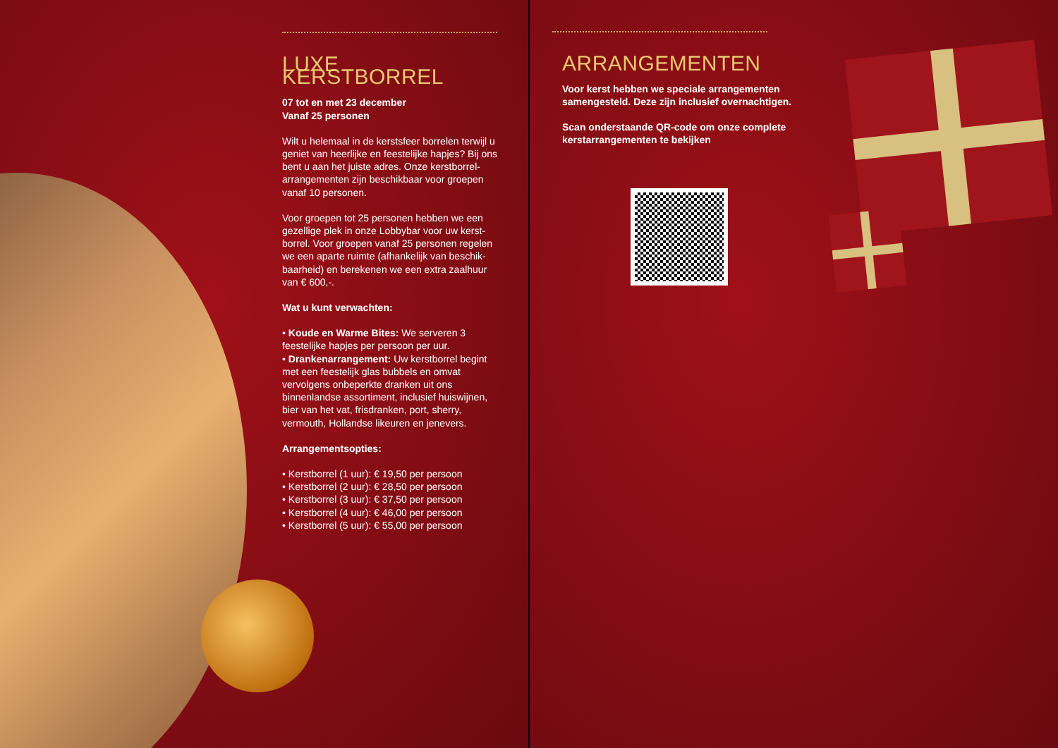LUXE KERSTBORREL
07 tot en met 23 december
Vanaf 25 personen
Wilt u helemaal in de kerstsfeer borrelen terwijl u geniet van heerlijke en feestelijke hapjes? Bij ons bent u aan het juiste adres. Onze kerstborrel-arrangementen zijn beschikbaar voor groepen vanaf 10 personen.
Voor groepen tot 25 personen hebben we een gezellige plek in onze Lobbybar voor uw kerst-borrel. Voor groepen vanaf 25 personen regelen we een aparte ruimte (afhankelijk van beschik-baarheid) en berekenen we een extra zaalhuur van € 600,-.
Wat u kunt verwachten:
• Koude en Warme Bites: We serveren 3 feestelijke hapjes per persoon per uur.
• Drankenarrangement: Uw kerstborrel begint met een feestelijk glas bubbels en omvat vervolgens onbeperkte dranken uit ons binnenlandse assortiment, inclusief huiswijnen, bier van het vat, frisdranken, port, sherry, vermouth, Hollandse likeuren en jenevers.
Arrangementsopties:
• Kerstborrel (1 uur): € 19,50 per persoon
• Kerstborrel (2 uur): € 28,50 per persoon
• Kerstborrel (3 uur): € 37,50 per persoon
• Kerstborrel (4 uur): € 46,00 per persoon
• Kerstborrel (5 uur): € 55,00 per persoon
ARRANGEMENTEN
Voor kerst hebben we speciale arrangementen samengesteld. Deze zijn inclusief overnachtigen.
Scan onderstaande QR-code om onze complete kerstarrangementen te bekijken